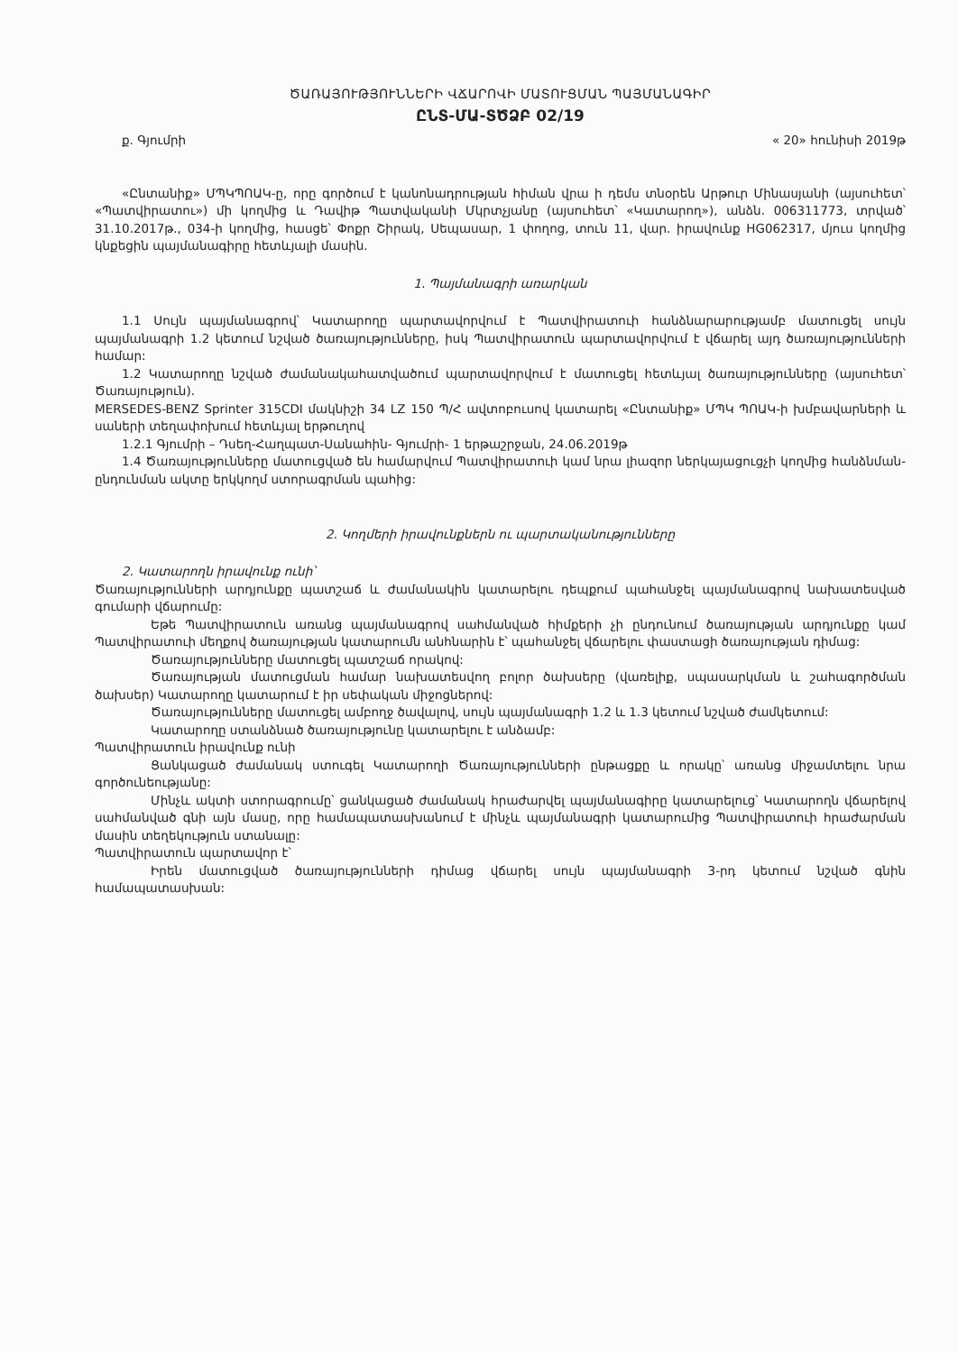ԾԱՌԱՅՈՒԹՅՈՒՆՆԵՐԻ ՎՃԱՐՈՎԻ ՄԱՏՈՒՑՄԱՆ ՊԱՅՄԱՆԱԳԻՐ
ԸՆՏ-ՄԱ-ՏԾՁԲ 02/19
ք. Գյումրի « 20» հունիսի 2019թ
«Ընտանիք» ՄՊԿՊՈԱԿ-ը, որը գործում է կանոնադրության հիման վրա ի դեմս տնօրեն Արթուր Մինասյանի (այսուհետ՝ «Պատվիրատու») մի կողմից և Դավիթ Պատվականի Մկրտչյանը (այսուհետ՝ «Կատարող»), անձն. 006311773, տրված՝ 31.10.2017թ., 034-ի կողմից, հասցե՝ Փոքր Շիրակ, Սեպասար, 1 փողոց, տուն 11, վար. իրավունք HG062317, մյուս կողմից կնքեցին պայմանագիրը հետևյալի մասին.
1. Պայմանագրի առարկան
1.1 Սույն պայմանագրով՝ Կատարողը պարտավորվում է Պատվիրատուի հանձնարարությամբ մատուցել սույն պայմանագրի 1.2 կետում նշված ծառայությունները, իսկ Պատվիրատուն պարտավորվում է վճարել այդ ծառայությունների համար:
1.2 Կատարողը նշված ժամանակահատվածում պարտավորվում է մատուցել հետևյալ ծառայությունները (այսուհետ՝ Ծառայություն).
MERSEDES-BENZ Sprinter 315CDI մակնիշի 34 LZ 150 Պ/Հ ավտոբուսով կատարել «Ընտանիք» ՄՊԿ ՊՈԱԿ-ի խմբավարների և սաների տեղափոխում հետևյալ երթուղով
1.2.1 Գյումրի – Դսեղ-Հաղպատ-Սանահին- Գյումրի- 1 երթաշրջան, 24.06.2019թ
1.4 Ծառայությունները մատուցված են համարվում Պատվիրատուի կամ նրա լիազոր ներկայացուցչի կողմից հանձնման-ընդունման ակտը երկկողմ ստորագրման պահից:
2. Կողմերի իրավունքներն ու պարտականությունները
2. Կատարողն իրավունք ունի՝
Ծառայությունների արդյունքը պատշաճ և ժամանակին կատարելու դեպքում պահանջել պայմանագրով նախատեսված գումարի վճարումը:
Եթե Պատվիրատուն առանց պայմանագրով սահմանված հիմքերի չի ընդունում ծառայության արդյունքը կամ Պատվիրատուի մեղքով ծառայության կատարումն անհնարին է՝ պահանջել վճարելու փաստացի ծառայության դիմաց:
Ծառայությունները մատուցել պատշաճ որակով:
Ծառայության մատուցման համար նախատեսվող բոլոր ծախսերը (վառելիք, սպասարկման և շահագործման ծախսեր) Կատարողը կատարում է իր սեփական միջոցներով:
Ծառայությունները մատուցել ամբողջ ծավալով, սույն պայմանագրի 1.2 և 1.3 կետում նշված ժամկետում:
Կատարողը ստանձնած ծառայությունը կատարելու է անձամբ:
Պատվիրատուն իրավունք ունի
Ցանկացած ժամանակ ստուգել Կատարողի Ծառայությունների ընթացքը և որակը՝ առանց միջամտելու նրա գործունեությանը:
Մինչև ակտի ստորագրումը՝ ցանկացած ժամանակ հրաժարվել պայմանագիրը կատարելուց՝ Կատարողն վճարելով սահմանված գնի այն մասը, որը համապատասխանում է մինչև պայմանագրի կատարումից Պատվիրատուի հրաժարման մասին տեղեկություն ստանալը:
Պատվիրատուն պարտավոր է՝
Իրեն մատուցված ծառայությունների դիմաց վճարել սույն պայմանագրի 3-րդ կետում նշված գնին համապատասխան: